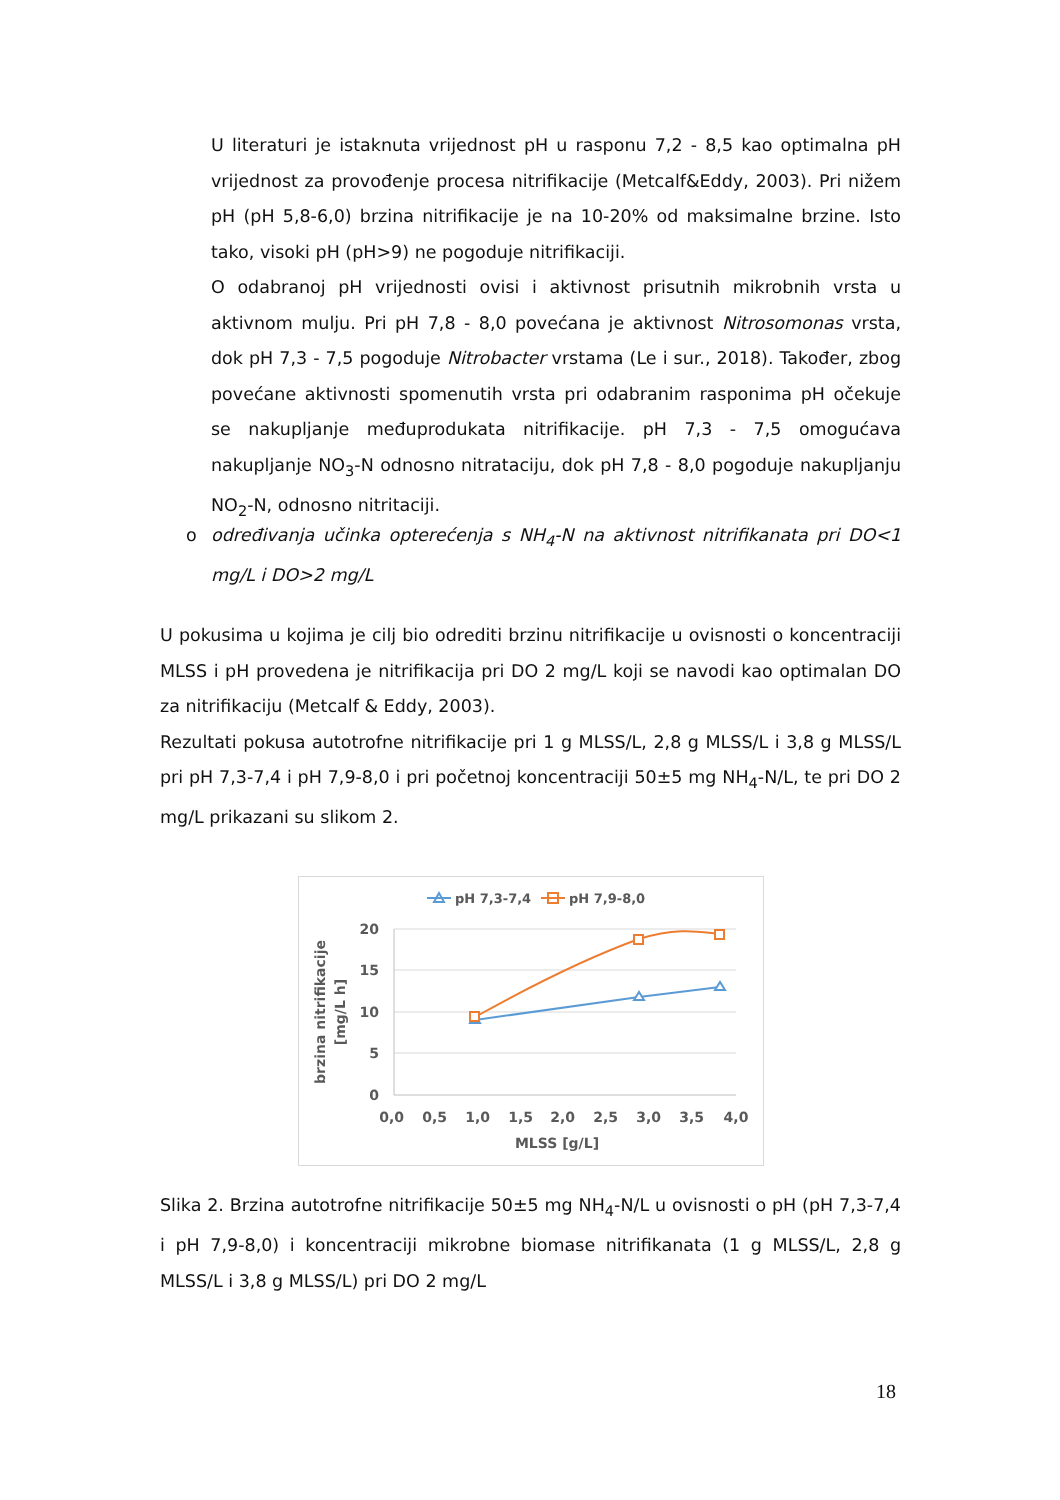U literaturi je istaknuta vrijednost pH u rasponu 7,2 - 8,5 kao optimalna pH vrijednost za provođenje procesa nitrifikacije (Metcalf&Eddy, 2003). Pri nižem pH (pH 5,8-6,0) brzina nitrifikacije je na 10-20% od maksimalne brzine. Isto tako, visoki pH (pH>9) ne pogoduje nitrifikaciji.
O odabranoj pH vrijednosti ovisi i aktivnost prisutnih mikrobnih vrsta u aktivnom mulju. Pri pH 7,8 - 8,0 povećana je aktivnost Nitrosomonas vrsta, dok pH 7,3 - 7,5 pogoduje Nitrobacter vrstama (Le i sur., 2018). Također, zbog povećane aktivnosti spomenutih vrsta pri odabranim rasponima pH očekuje se nakupljanje međuprodukata nitrifikacije. pH 7,3 - 7,5 omogućava nakupljanje NO<sub>3</sub>-N odnosno nitrataciju, dok pH 7,8 - 8,0 pogoduje nakupljanju NO<sub>2</sub>-N, odnosno nitritaciji.
o određivanja učinka opterećenja s NH<sub>4</sub>-N na aktivnost nitrifikanata pri DO<1 mg/L i DO>2 mg/L
U pokusima u kojima je cilj bio odrediti brzinu nitrifikacije u ovisnosti o koncentraciji MLSS i pH provedena je nitrifikacija pri DO 2 mg/L koji se navodi kao optimalan DO za nitrifikaciju (Metcalf & Eddy, 2003).
Rezultati pokusa autotrofne nitrifikacije pri 1 g MLSS/L, 2,8 g MLSS/L i 3,8 g MLSS/L pri pH 7,3-7,4 i pH 7,9-8,0 i pri početnoj koncentraciji 50±5 mg NH<sub>4</sub>-N/L, te pri DO 2 mg/L prikazani su slikom 2.
pH 7,3-7,4
pH 7,9-8,0
20
15
10
5
0
0,0 0,5 1,0 1,5 2,0 2,5 3,0 3,5 4,0
MLSS [g/L]
brzina nitrifikacije
[mg/L h]
Slika 2. Brzina autotrofne nitrifikacije 50±5 mg NH<sub>4</sub>-N/L u ovisnosti o pH (pH 7,3-7,4 i pH 7,9-8,0) i koncentraciji mikrobne biomase nitrifikanata (1 g MLSS/L, 2,8 g MLSS/L i 3,8 g MLSS/L) pri DO 2 mg/L
18